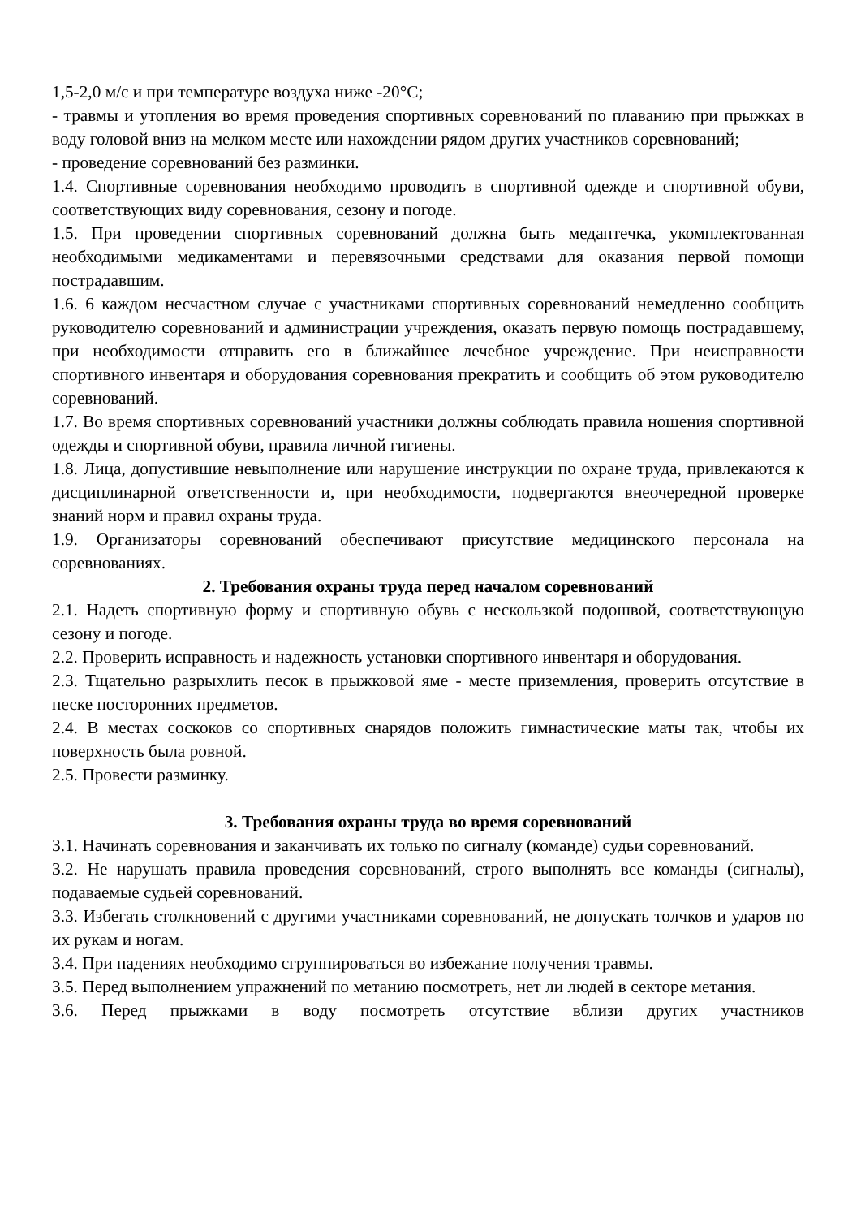1,5-2,0 м/с и при температуре воздуха ниже -20°С;
- травмы и утопления во время проведения спортивных соревнований по плаванию при прыжках в воду головой вниз на мелком месте или нахождении рядом других участников соревнований;
- проведение соревнований без разминки.
1.4. Спортивные соревнования необходимо проводить в спортивной одежде и спортивной обуви, соответствующих виду соревнования, сезону и погоде.
1.5. При проведении спортивных соревнований должна быть медаптечка, укомплектованная необходимыми медикаментами и перевязочными средствами для оказания первой помощи пострадавшим.
1.6. 6 каждом несчастном случае с участниками спортивных соревнований немедленно сообщить руководителю соревнований и администрации учреждения, оказать первую помощь пострадавшему, при необходимости отправить его в ближайшее лечебное учреждение. При неисправности спортивного инвентаря и оборудования соревнования прекратить и сообщить об этом руководителю соревнований.
1.7. Во время спортивных соревнований участники должны соблюдать правила ношения спортивной одежды и спортивной обуви, правила личной гигиены.
1.8. Лица, допустившие невыполнение или нарушение инструкции по охране труда, привлекаются к дисциплинарной ответственности и, при необходимости, подвергаются внеочередной проверке знаний норм и правил охраны труда.
1.9. Организаторы соревнований обеспечивают присутствие медицинского персонала на соревнованиях.
2. Требования охраны труда перед началом соревнований
2.1. Надеть спортивную форму и спортивную обувь с нескользкой подошвой, соответствующую сезону и погоде.
2.2. Проверить исправность и надежность установки спортивного инвентаря и оборудования.
2.3. Тщательно разрыхлить песок в прыжковой яме - месте приземления, проверить отсутствие в песке посторонних предметов.
2.4. В местах соскоков со спортивных снарядов положить гимнастические маты так, чтобы их поверхность была ровной.
2.5. Провести разминку.
3. Требования охраны труда во время соревнований
3.1. Начинать соревнования и заканчивать их только по сигналу (команде) судьи соревнований.
3.2. Не нарушать правила проведения соревнований, строго выполнять все команды (сигналы), подаваемые судьей соревнований.
3.3. Избегать столкновений с другими участниками соревнований, не допускать толчков и ударов по их рукам и ногам.
3.4. При падениях необходимо сгруппироваться во избежание получения травмы.
3.5. Перед выполнением упражнений по метанию посмотреть, нет ли людей в секторе метания.
3.6. Перед прыжками в воду посмотреть отсутствие вблизи других участников